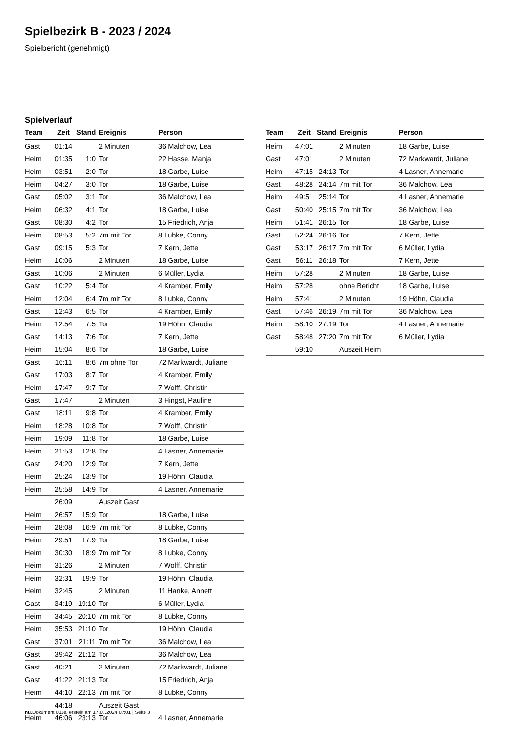Spielbezirk B - 2023 / 2024
Spielbericht (genehmigt)
Spielverlauf
| Team | Zeit | Stand | Ereignis | Person |
| --- | --- | --- | --- | --- |
| Gast | 01:14 | | 2 Minuten | 36 Malchow, Lea |
| Heim | 01:35 | 1:0 | Tor | 22 Hasse, Manja |
| Heim | 03:51 | 2:0 | Tor | 18 Garbe, Luise |
| Heim | 04:27 | 3:0 | Tor | 18 Garbe, Luise |
| Gast | 05:02 | 3:1 | Tor | 36 Malchow, Lea |
| Heim | 06:32 | 4:1 | Tor | 18 Garbe, Luise |
| Gast | 08:30 | 4:2 | Tor | 15 Friedrich, Anja |
| Heim | 08:53 | 5:2 | 7m mit Tor | 8 Lubke, Conny |
| Gast | 09:15 | 5:3 | Tor | 7 Kern, Jette |
| Heim | 10:06 | | 2 Minuten | 18 Garbe, Luise |
| Gast | 10:06 | | 2 Minuten | 6 Müller, Lydia |
| Gast | 10:22 | 5:4 | Tor | 4 Kramber, Emily |
| Heim | 12:04 | 6:4 | 7m mit Tor | 8 Lubke, Conny |
| Gast | 12:43 | 6:5 | Tor | 4 Kramber, Emily |
| Heim | 12:54 | 7:5 | Tor | 19 Höhn, Claudia |
| Gast | 14:13 | 7:6 | Tor | 7 Kern, Jette |
| Heim | 15:04 | 8:6 | Tor | 18 Garbe, Luise |
| Gast | 16:11 | 8:6 | 7m ohne Tor | 72 Markwardt, Juliane |
| Gast | 17:03 | 8:7 | Tor | 4 Kramber, Emily |
| Heim | 17:47 | 9:7 | Tor | 7 Wolff, Christin |
| Gast | 17:47 | | 2 Minuten | 3 Hingst, Pauline |
| Gast | 18:11 | 9:8 | Tor | 4 Kramber, Emily |
| Heim | 18:28 | 10:8 | Tor | 7 Wolff, Christin |
| Heim | 19:09 | 11:8 | Tor | 18 Garbe, Luise |
| Heim | 21:53 | 12:8 | Tor | 4 Lasner, Annemarie |
| Gast | 24:20 | 12:9 | Tor | 7 Kern, Jette |
| Heim | 25:24 | 13:9 | Tor | 19 Höhn, Claudia |
| Heim | 25:58 | 14:9 | Tor | 4 Lasner, Annemarie |
| | 26:09 | | Auszeit Gast | |
| Heim | 26:57 | 15:9 | Tor | 18 Garbe, Luise |
| Heim | 28:08 | 16:9 | 7m mit Tor | 8 Lubke, Conny |
| Heim | 29:51 | 17:9 | Tor | 18 Garbe, Luise |
| Heim | 30:30 | 18:9 | 7m mit Tor | 8 Lubke, Conny |
| Heim | 31:26 | | 2 Minuten | 7 Wolff, Christin |
| Heim | 32:31 | 19:9 | Tor | 19 Höhn, Claudia |
| Heim | 32:45 | | 2 Minuten | 11 Hanke, Annett |
| Gast | 34:19 | 19:10 | Tor | 6 Müller, Lydia |
| Heim | 34:45 | 20:10 | 7m mit Tor | 8 Lubke, Conny |
| Heim | 35:53 | 21:10 | Tor | 19 Höhn, Claudia |
| Gast | 37:01 | 21:11 | 7m mit Tor | 36 Malchow, Lea |
| Gast | 39:42 | 21:12 | Tor | 36 Malchow, Lea |
| Gast | 40:21 | | 2 Minuten | 72 Markwardt, Juliane |
| Gast | 41:22 | 21:13 | Tor | 15 Friedrich, Anja |
| Heim | 44:10 | 22:13 | 7m mit Tor | 8 Lubke, Conny |
| | 44:18 | | Auszeit Gast | |
| Heim | 46:06 | 23:13 | Tor | 4 Lasner, Annemarie |
| Team | Zeit | Stand | Ereignis | Person |
| --- | --- | --- | --- | --- |
| Heim | 47:01 | | 2 Minuten | 18 Garbe, Luise |
| Gast | 47:01 | | 2 Minuten | 72 Markwardt, Juliane |
| Heim | 47:15 | 24:13 | Tor | 4 Lasner, Annemarie |
| Gast | 48:28 | 24:14 | 7m mit Tor | 36 Malchow, Lea |
| Heim | 49:51 | 25:14 | Tor | 4 Lasner, Annemarie |
| Gast | 50:40 | 25:15 | 7m mit Tor | 36 Malchow, Lea |
| Heim | 51:41 | 26:15 | Tor | 18 Garbe, Luise |
| Gast | 52:24 | 26:16 | Tor | 7 Kern, Jette |
| Gast | 53:17 | 26:17 | 7m mit Tor | 6 Müller, Lydia |
| Gast | 56:11 | 26:18 | Tor | 7 Kern, Jette |
| Heim | 57:28 | | 2 Minuten | 18 Garbe, Luise |
| Heim | 57:28 | | ohne Bericht | 18 Garbe, Luise |
| Heim | 57:41 | | 2 Minuten | 19 Höhn, Claudia |
| Gast | 57:46 | 26:19 | 7m mit Tor | 36 Malchow, Lea |
| Heim | 58:10 | 27:19 | Tor | 4 Lasner, Annemarie |
| Gast | 58:48 | 27:20 | 7m mit Tor | 6 Müller, Lydia |
| | 59:10 | | Auszeit Heim | |
nu.Dokument 011e, erstellt am 17.07.2024 07:01 | Seite 3